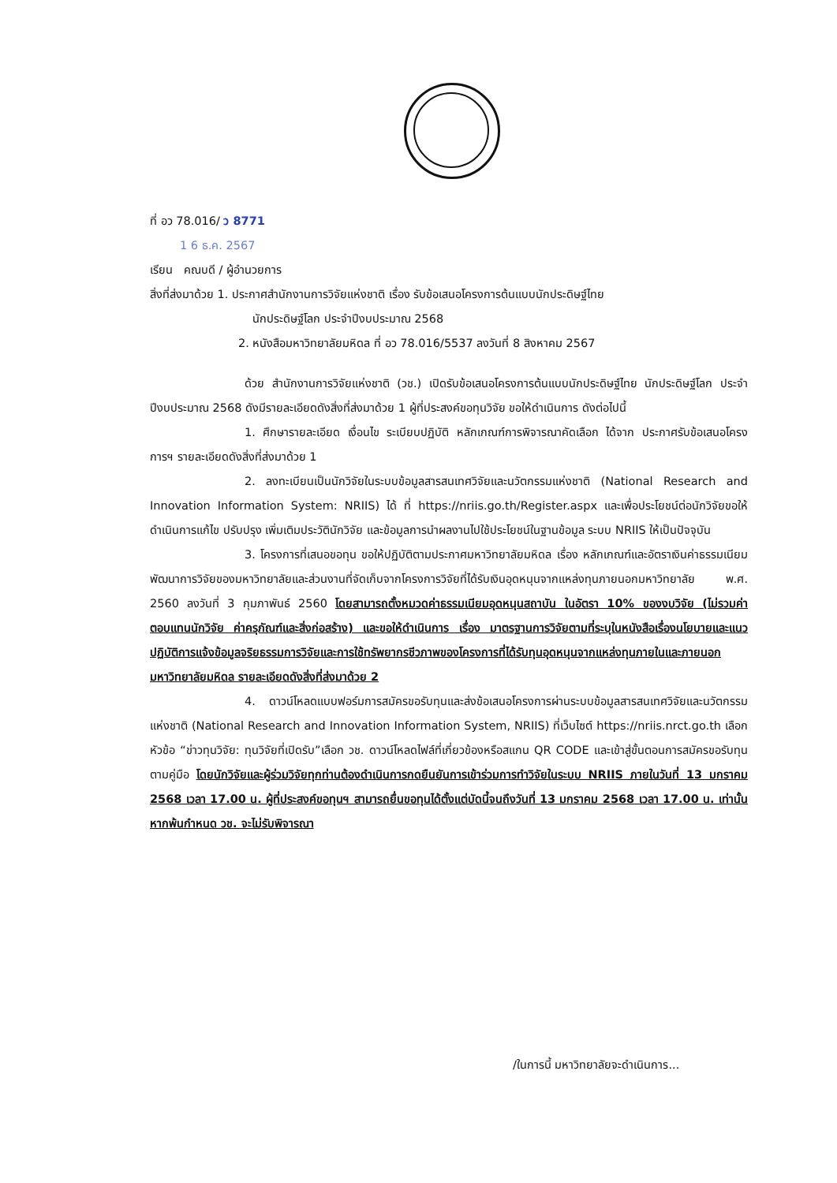ที่ อว 78.016/ ว 8771
1 6 ธ.ค. 2567
เรียน คณบดี / ผู้อำนวยการ
สิ่งที่ส่งมาด้วย 1. ประกาศสำนักงานการวิจัยแห่งชาติ เรื่อง รับข้อเสนอโครงการต้นแบบนักประดิษฐ์ไทย
นักประดิษฐ์โลก ประจำปีงบประมาณ 2568
2. หนังสือมหาวิทยาลัยมหิดล ที่ อว 78.016/5537 ลงวันที่ 8 สิงหาคม 2567
ด้วย สำนักงานการวิจัยแห่งชาติ (วช.) เปิดรับข้อเสนอโครงการต้นแบบนักประดิษฐ์ไทย นักประดิษฐ์โลก ประจำปีงบประมาณ 2568 ดังมีรายละเอียดดังสิ่งที่ส่งมาด้วย 1 ผู้ที่ประสงค์ขอทุนวิจัย ขอให้ดำเนินการ ดังต่อไปนี้
1. ศึกษารายละเอียด เงื่อนไข ระเบียบปฏิบัติ หลักเกณฑ์การพิจารณาคัดเลือก ได้จาก ประกาศรับข้อเสนอโครงการฯ รายละเอียดดังสิ่งที่ส่งมาด้วย 1
2. ลงทะเบียนเป็นนักวิจัยในระบบข้อมูลสารสนเทศวิจัยและนวัตกรรมแห่งชาติ (National Research and Innovation Information System: NRIIS) ได้ ที่ https://nriis.go.th/Register.aspx และเพื่อประโยชน์ต่อนักวิจัยขอให้ดำเนินการแก้ไข ปรับปรุง เพิ่มเติมประวัตินักวิจัย และข้อมูลการนำผลงานไปใช้ประโยชน์ในฐานข้อมูล ระบบ NRIIS ให้เป็นปัจจุบัน
3. โครงการที่เสนอขอทุน ขอให้ปฏิบัติตามประกาศมหาวิทยาลัยมหิดล เรื่อง หลักเกณฑ์และอัตราเงินค่าธรรมเนียมพัฒนาการวิจัยของมหาวิทยาลัยและส่วนงานที่จัดเก็บจากโครงการวิจัยที่ได้รับเงินอุดหนุนจากแหล่งทุนภายนอกมหาวิทยาลัย พ.ศ. 2560 ลงวันที่ 3 กุมภาพันธ์ 2560 โดยสามารถตั้งหมวดค่าธรรมเนียมอุดหนุนสถาบัน ในอัตรา 10% ของงบวิจัย (ไม่รวมค่าตอบแทนนักวิจัย ค่าครุภัณฑ์และสิ่งก่อสร้าง) และขอให้ดำเนินการ เรื่อง มาตรฐานการวิจัยตามที่ระบุในหนังสือเรื่องนโยบายและแนวปฏิบัติการแจ้งข้อมูลจริยธรรมการวิจัยและการใช้ทรัพยากรชีวภาพของโครงการที่ได้รับทุนอุดหนุนจากแหล่งทุนภายในและภายนอกมหาวิทยาลัยมหิดล รายละเอียดดังสิ่งที่ส่งมาด้วย 2
4. ดาวน์โหลดแบบฟอร์มการสมัครขอรับทุนและส่งข้อเสนอโครงการผ่านระบบข้อมูลสารสนเทศวิจัยและนวัตกรรมแห่งชาติ (National Research and Innovation Information System, NRIIS) ที่เว็บไซต์ https://nriis.nrct.go.th เลือกหัวข้อ “ข่าวทุนวิจัย: ทุนวิจัยที่เปิดรับ”เลือก วช. ดาวน์โหลดไฟล์ที่เกี่ยวข้องหรือสแกน QR CODE และเข้าสู่ขั้นตอนการสมัครขอรับทุนตามคู่มือ โดยนักวิจัยและผู้ร่วมวิจัยทุกท่านต้องดำเนินการกดยืนยันการเข้าร่วมการทำวิจัยในระบบ NRIIS ภายในวันที่ 13 มกราคม 2568 เวลา 17.00 น. ผู้ที่ประสงค์ขอทุนฯ สามารถยื่นขอทุนได้ตั้งแต่บัดนี้จนถึงวันที่ 13 มกราคม 2568 เวลา 17.00 น. เท่านั้น หากพ้นกำหนด วช. จะไม่รับพิจารณา
/ในการนี้ มหาวิทยาลัยจะดำเนินการ...